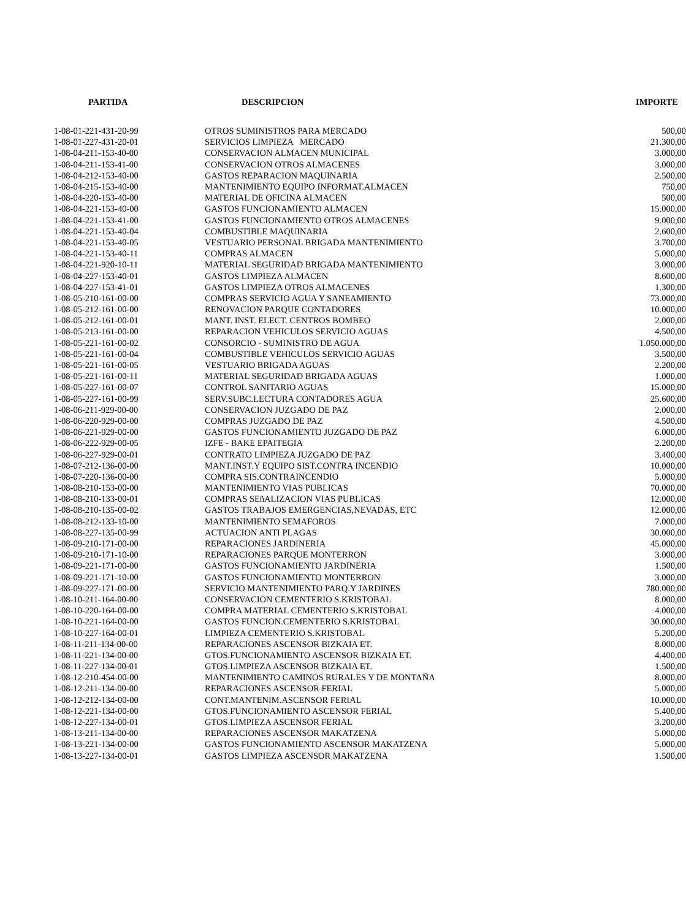| PARTIDA | DESCRIPCION | IMPORTE |
| --- | --- | --- |
| 1-08-01-221-431-20-99 | OTROS SUMINISTROS PARA MERCADO | 500,00 |
| 1-08-01-227-431-20-01 | SERVICIOS LIMPIEZA MERCADO | 21.300,00 |
| 1-08-04-211-153-40-00 | CONSERVACION ALMACEN MUNICIPAL | 3.000,00 |
| 1-08-04-211-153-41-00 | CONSERVACION OTROS ALMACENES | 3.000,00 |
| 1-08-04-212-153-40-00 | GASTOS REPARACION MAQUINARIA | 2.500,00 |
| 1-08-04-215-153-40-00 | MANTENIMIENTO EQUIPO INFORMAT.ALMACEN | 750,00 |
| 1-08-04-220-153-40-00 | MATERIAL DE OFICINA ALMACEN | 500,00 |
| 1-08-04-221-153-40-00 | GASTOS FUNCIONAMIENTO ALMACEN | 15.000,00 |
| 1-08-04-221-153-41-00 | GASTOS FUNCIONAMIENTO OTROS ALMACENES | 9.000,00 |
| 1-08-04-221-153-40-04 | COMBUSTIBLE MAQUINARIA | 2.600,00 |
| 1-08-04-221-153-40-05 | VESTUARIO PERSONAL BRIGADA MANTENIMIENTO | 3.700,00 |
| 1-08-04-221-153-40-11 | COMPRAS ALMACEN | 5.000,00 |
| 1-08-04-221-920-10-11 | MATERIAL SEGURIDAD BRIGADA MANTENIMIENTO | 3.000,00 |
| 1-08-04-227-153-40-01 | GASTOS LIMPIEZA ALMACEN | 8.600,00 |
| 1-08-04-227-153-41-01 | GASTOS LIMPIEZA OTROS ALMACENES | 1.300,00 |
| 1-08-05-210-161-00-00 | COMPRAS SERVICIO AGUA Y SANEAMIENTO | 73.000,00 |
| 1-08-05-212-161-00-00 | RENOVACION PARQUE CONTADORES | 10.000,00 |
| 1-08-05-212-161-00-01 | MANT. INST. ELECT. CENTROS BOMBEO | 2.000,00 |
| 1-08-05-213-161-00-00 | REPARACION VEHICULOS SERVICIO AGUAS | 4.500,00 |
| 1-08-05-221-161-00-02 | CONSORCIO - SUMINISTRO DE AGUA | 1.050.000,00 |
| 1-08-05-221-161-00-04 | COMBUSTIBLE VEHICULOS SERVICIO AGUAS | 3.500,00 |
| 1-08-05-221-161-00-05 | VESTUARIO BRIGADA AGUAS | 2.200,00 |
| 1-08-05-221-161-00-11 | MATERIAL SEGURIDAD BRIGADA AGUAS | 1.000,00 |
| 1-08-05-227-161-00-07 | CONTROL SANITARIO AGUAS | 15.000,00 |
| 1-08-05-227-161-00-99 | SERV.SUBC.LECTURA CONTADORES AGUA | 25.600,00 |
| 1-08-06-211-929-00-00 | CONSERVACION JUZGADO DE PAZ | 2.000,00 |
| 1-08-06-220-929-00-00 | COMPRAS JUZGADO DE PAZ | 4.500,00 |
| 1-08-06-221-929-00-00 | GASTOS FUNCIONAMIENTO JUZGADO DE PAZ | 6.000,00 |
| 1-08-06-222-929-00-05 | IZFE - BAKE EPAITEGIA | 2.200,00 |
| 1-08-06-227-929-00-01 | CONTRATO LIMPIEZA JUZGADO DE PAZ | 3.400,00 |
| 1-08-07-212-136-00-00 | MANT.INST.Y EQUIPO SIST.CONTRA INCENDIO | 10.000,00 |
| 1-08-07-220-136-00-00 | COMPRA SIS.CONTRAINCENDIO | 5.000,00 |
| 1-08-08-210-153-00-00 | MANTENIMIENTO VIAS PUBLICAS | 70.000,00 |
| 1-08-08-210-133-00-01 | COMPRAS SEñALIZACION VIAS PUBLICAS | 12.000,00 |
| 1-08-08-210-135-00-02 | GASTOS TRABAJOS EMERGENCIAS,NEVADAS, ETC | 12.000,00 |
| 1-08-08-212-133-10-00 | MANTENIMIENTO SEMAFOROS | 7.000,00 |
| 1-08-08-227-135-00-99 | ACTUACION ANTI PLAGAS | 30.000,00 |
| 1-08-09-210-171-00-00 | REPARACIONES JARDINERIA | 45.000,00 |
| 1-08-09-210-171-10-00 | REPARACIONES PARQUE MONTERRON | 3.000,00 |
| 1-08-09-221-171-00-00 | GASTOS FUNCIONAMIENTO JARDINERIA | 1.500,00 |
| 1-08-09-221-171-10-00 | GASTOS FUNCIONAMIENTO MONTERRON | 3.000,00 |
| 1-08-09-227-171-00-00 | SERVICIO MANTENIMIENTO PARQ.Y JARDINES | 780.000,00 |
| 1-08-10-211-164-00-00 | CONSERVACION CEMENTERIO S.KRISTOBAL | 8.000,00 |
| 1-08-10-220-164-00-00 | COMPRA MATERIAL CEMENTERIO S.KRISTOBAL | 4.000,00 |
| 1-08-10-221-164-00-00 | GASTOS FUNCION.CEMENTERIO S.KRISTOBAL | 30.000,00 |
| 1-08-10-227-164-00-01 | LIMPIEZA CEMENTERIO S.KRISTOBAL | 5.200,00 |
| 1-08-11-211-134-00-00 | REPARACIONES ASCENSOR BIZKAIA ET. | 8.000,00 |
| 1-08-11-221-134-00-00 | GTOS.FUNCIONAMIENTO ASCENSOR BIZKAIA ET. | 4.400,00 |
| 1-08-11-227-134-00-01 | GTOS.LIMPIEZA ASCENSOR BIZKAIA ET. | 1.500,00 |
| 1-08-12-210-454-00-00 | MANTENIMIENTO CAMINOS RURALES Y DE MONTAÑA | 8.000,00 |
| 1-08-12-211-134-00-00 | REPARACIONES ASCENSOR FERIAL | 5.000,00 |
| 1-08-12-212-134-00-00 | CONT.MANTENIM.ASCENSOR FERIAL | 10.000,00 |
| 1-08-12-221-134-00-00 | GTOS.FUNCIONAMIENTO ASCENSOR FERIAL | 5.400,00 |
| 1-08-12-227-134-00-01 | GTOS.LIMPIEZA ASCENSOR FERIAL | 3.200,00 |
| 1-08-13-211-134-00-00 | REPARACIONES ASCENSOR MAKATZENA | 5.000,00 |
| 1-08-13-221-134-00-00 | GASTOS FUNCIONAMIENTO ASCENSOR MAKATZENA | 5.000,00 |
| 1-08-13-227-134-00-01 | GASTOS LIMPIEZA ASCENSOR MAKATZENA | 1.500,00 |